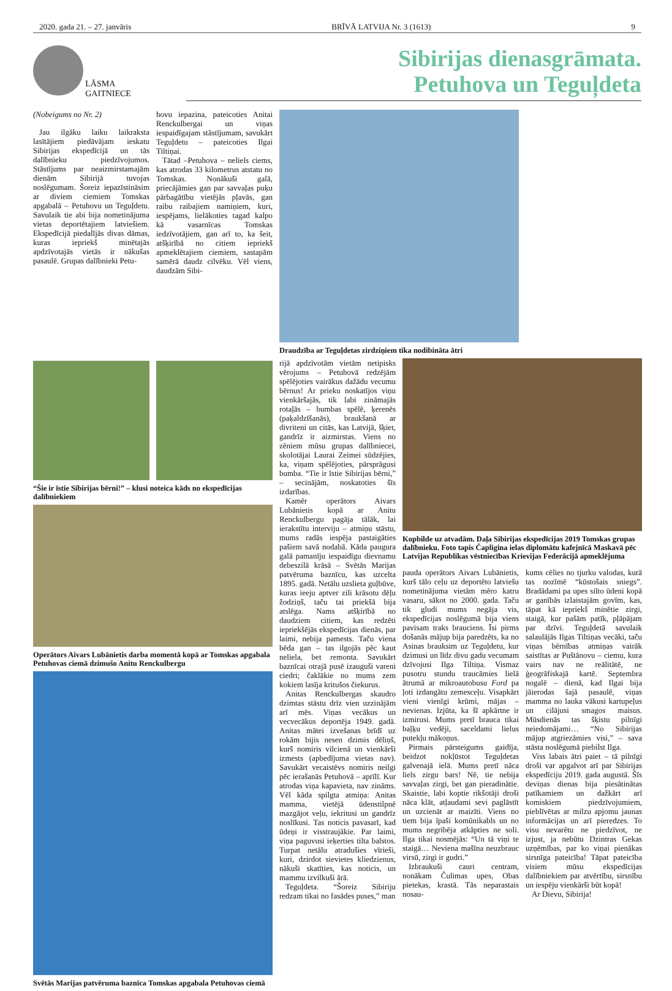2020. gada 21. – 27. janvāris BRĪVĀ LATVIJA Nr. 3 (1613) 9
LĀSMA
GAITNIECE
Sibirijas dienasgrāmata.
Petuhova un Teguļdeta
(Nobeigums no Nr. 2)
Jau ilgāku laiku laikraksta lasītājiem piedāvājam ieskatu Sibirijas ekspedīcijā un tās dalībnieku piedzīvojumos. Stāstījums par neaizmirstamajām dienām Sibirijā tuvojas noslēgumam. Šoreiz iepazīstināsim ar diviem ciemiem Tomskas apgabalā – Petuhovu un Teguļdetu. Savulaik tie abi bija nometinājuma vietas deportētajiem latviešiem. Ekspedīcijā piedalījās divas dāmas, kuras iepriekš minētajās apdzīvotajās vietās ir nākušas pasaulē. Grupas dalībnieki Petu-
hovu iepazina, pateicoties Anitai Renckulbergai un viņas iespaidīgajam stāstījumam, savukārt Teguļdetu – pateicoties Ilgai Tiltiņai.
Tātad –Petuhova – neliels ciems, kas atrodas 33 kilometrus atstatu no Tomskas. Nonākuši galā, priecājāmies gan par savvaļas puķu pārbagātību vietējās pļavās, gan raibu raibajiem namiņiem, kuri, iespējams, lielākoties tagad kalpo kā vasarnīcas Tomskas iedzīvotājiem, gan arī to, ka šeit, atšķirībā no citiem iepriekš apmeklētajiem ciemiem, sastapām samērā daudz cilvēku. Vēl viens, daudzām Sibi-
Draudzība ar Teguļdetas zirdziņiem tika nodibināta ātri
“Šie ir īstie Sibirijas bērni!” – klusi noteica kāds no ekspedīcijas dalībniekiem
Operātors Aivars Lubānietis darba momentā kopā ar Tomskas apgabala Petuhovas ciemā dzimušo Anitu Renckulbergu
Svētās Marijas patvēruma baznīca Tomskas apgabala Petuhovas ciemā
rijā apdzīvotām vietām netipisks vērojums – Petuhovā redzējām spēlējoties vairākus dažādu vecumu bērnus! Ar prieku noskatījos viņu vienkāršajās, tik labi zināmajās rotaļās – bumbas spēlē, ķerenēs (paķaldzīšanās), braukšanā ar divriteni un citās, kas Latvijā, šķiet, gandrīz ir aizmirstas. Viens no zēniem mūsu grupas dalībniecei, skolotājai Laurai Zeimei sūdzējies, ka, viņam spēlējoties, pārsprāgusi bumba. “Tie ir īstie Sibirijas bērni,” – secinājām, noskatoties šīs izdarības.
Kamēr operātors Aivars Lubānietis kopā ar Anitu Renckulbergu pagāja tālāk, lai ierakstītu interviju – atmiņu stāstu, mums radās iespēja pastaigāties pašiem savā nodabā. Kāda paugura galā pamanīju iespaidīgu dievnamu debeszilā krāsā – Svētās Marijas patvēruma baznīcu, kas uzcelta 1895. gadā. Netālu uzslieta guļbūve, kuras ieeju aptver zili krāsotu dēļu žodziņš, taču tai priekšā bija atslēga. Nams atšķirībā no daudziem citiem, kas redzēti iepriekšējās ekspedīcijas dienās, par laimi, nebija pamests. Taču viena bēda gan – tas ilgojās pēc kaut neliela, bet remonta. Savukārt baznīcai otrajā pusē izauguši vareni ciedri; čaklākie no mums zem kokiem lasīja kritušos čiekurus.
Anitas Renckulbergas skaudro dzimtas stāstu drīz vien uzzinājām arī mēs. Viņas vecākus un vecvecākus deportēja 1949. gadā. Anitas mātei izvešanas brīdī uz rokām bijis nesen dzimis dēliņš, kurš nomiris vilcienā un vienkārši izmests (apbedījuma vietas nav). Savukārt vecaistēvs nomiris neilgi pēc ierašanās Petuhovā – aprīlī. Kur atrodas viņa kapavieta, nav zināms. Vēl kāda spilgta atmiņa: Anitas mamma, vietējā ūdenstilpnē mazgājot veļu, iekritusi un gandrīz noslīkusi. Tas noticis pavasarī, kad ūdeņi ir visstraujākie. Par laimi, viņa paguvusi ieķerties tilta balstos. Turpat netālu atradušies vīrieši, kuri, dzirdot sievietes kliedzienus, nākuši skatīties, kas noticis, un mammu izvilkuši ārā.
Teguļdeta. “Šoreiz Sibiriju redzam tikai no fasādes puses,” man
Kopbilde uz atvadām. Daļa Sibirijas ekspedīcijas 2019 Tomskas grupas dalībnieku. Foto tapis Čapligina ielas diplomātu kafejnīcā Maskavā pēc Latvijas Republikas vēstniecības Krievijas Federācijā apmeklējuma
pauda operātors Aivars Lubānietis, kurš tālo ceļu uz deportēto latviešu nometinājuma vietām mēro katru vasaru, sākot no 2000. gada. Taču tik gludi mums negāja vis, ekspedīcijas noslēgumā bija viens pavisam traks brauciens. Īsi pirms došanās mājup bija paredzēts, ka no Asinas brauksim uz Teguļdetu, kur dzimusi un līdz divu gadu vecumam dzīvojusi Ilga Tiltiņa. Vismaz pusotru stundu traucāmies lielā ātrumā ar mikroautobusu Ford pa ļoti izdangātu zemesceļu. Visapkārt vieni vienīgi krūmi, mājas – nevienas. Izjūta, ka šī apkārtne ir izmirusi. Mums pretī brauca tikai baļķu vedēji, saceldami lielus putekļu mākoņus.
Pirmais pārsteigums gaidīja, beidzot nokļūstot Teguļdetas galvenajā ielā. Mums pretī nāca liels zirgu bars! Nē, tie nebija savvaļas zirgi, bet gan pieradinātie. Skaistie, labi koptie rikšotāji droši nāca klāt, atļaudami sevi paglāstīt un uzcienāt ar maizīti. Viens no tiem bija īpaši komūnikabls un no mums negribēja atkāpties ne soli. Ilga tikai nosmējās: “Un tā viņi te staigā… Neviena mašīna neuzbrauc virsū, zirgi ir gudri.”
Izbraukuši cauri centram, nonākam Čulimas upes, Obas pietekas, krastā. Tās neparastais nosau-
kums cēlies no tjurku valodas, kurā tas nozīmē “kūstošais sniegs”. Bradādami pa upes silto ūdeni kopā ar ganībās izlaistajām govīm, kas, tāpat kā iepriekš minētie zirgi, staigā, kur pašām patīk, pļāpājam par dzīvi. Teguļdetā savulaik salaulājās Ilgas Tiltiņas vecāki, taču viņas bērnības atmiņas vairāk saistītas ar Puštānovu – ciemu, kura vairs nav ne reālitātē, ne ģeogrāfiskajā kartē. Septembra nogalē – dienā, kad Ilgai bija jāierodas šajā pasaulē, viņas mamma no lauka vākusi kartupeļus un cilājusi smagos maisus. Mūsdienās tas šķistu pilnīgi neiedomājami… “No Sibirijas mājup atgriezāmies visi,” – sava stāsta noslēgumā piebilst Ilga.
Viss labais ātri paiet – tā pilnīgi droši var apgalvot arī par Sibirijas ekspedīciju 2019. gada augustā. Šīs deviņas dienas bija piesātinātas patīkamiem un dažkārt arī komiskiem piedzīvojumiem, pieblīvētas ar milzu apjomu jaunas informācijas un arī pieredzes. To visu nevarētu ne piedzīvot, ne izjust, ja nebūtu Dzintras Gekas uzņēmības, par ko viņai pienākas sirsnīga pateicība! Tāpat pateicība visiem mūsu ekspedīcijas dalībniekiem par atvērtību, sirsnību un iespēju vienkārši būt kopā!
Ar Dievu, Sibirija!